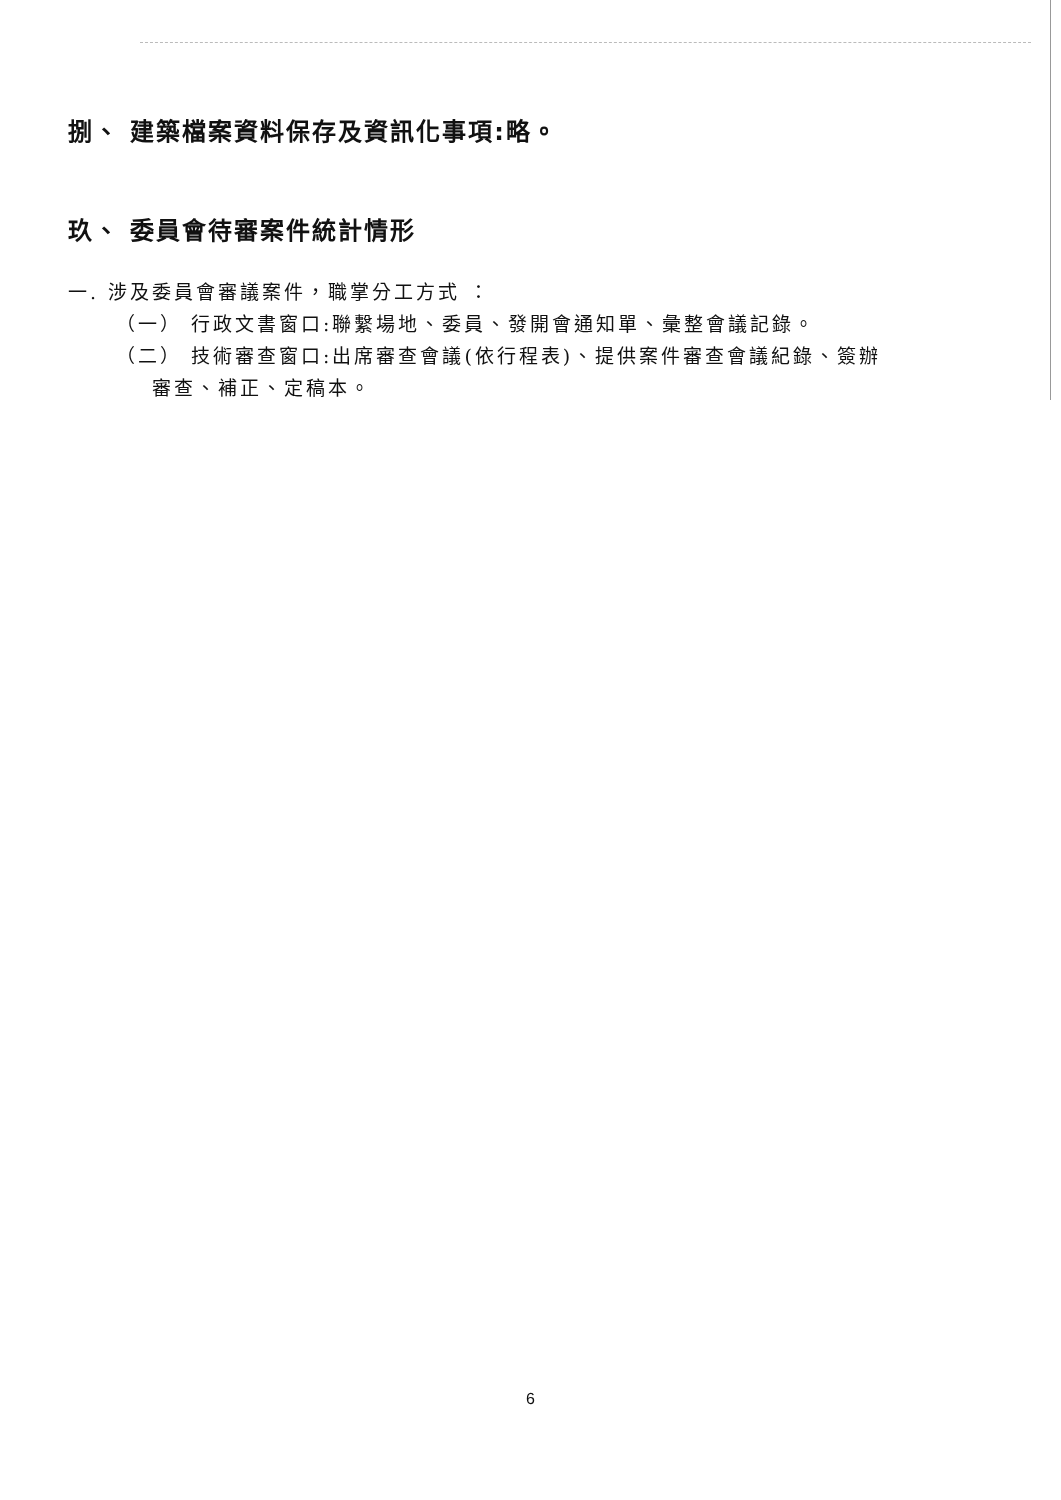捌、 建築檔案資料保存及資訊化事項:略。
玖、 委員會待審案件統計情形
一. 涉及委員會審議案件，職掌分工方式 ：
（一） 行政文書窗口:聯繫場地、委員、發開會通知單、彙整會議記錄。
（二） 技術審查窗口:出席審查會議(依行程表)、提供案件審查會議紀錄、簽辦
審查、補正、定稿本。
6